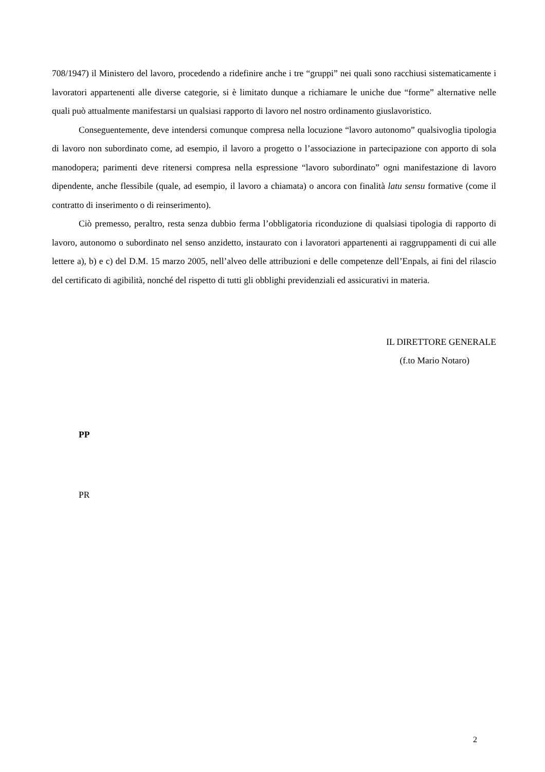708/1947) il Ministero del lavoro, procedendo a ridefinire anche i tre “gruppi” nei quali sono racchiusi sistematicamente i lavoratori appartenenti alle diverse categorie, si è limitato dunque a richiamare le uniche due “forme” alternative nelle quali può attualmente manifestarsi un qualsiasi rapporto di lavoro nel nostro ordinamento giuslavoristico.
Conseguentemente, deve intendersi comunque compresa nella locuzione “lavoro autonomo” qualsivoglia tipologia di lavoro non subordinato come, ad esempio, il lavoro a progetto o l’associazione in partecipazione con apporto di sola manodopera; parimenti deve ritenersi compresa nella espressione “lavoro subordinato” ogni manifestazione di lavoro dipendente, anche flessibile (quale, ad esempio, il lavoro a chiamata) o ancora con finalità latu sensu formative (come il contratto di inserimento o di reinserimento).
Ciò premesso, peraltro, resta senza dubbio ferma l’obbligatoria riconduzione di qualsiasi tipologia di rapporto di lavoro, autonomo o subordinato nel senso anzidetto, instaurato con i lavoratori appartenenti ai raggruppamenti di cui alle lettere a), b) e c) del D.M. 15 marzo 2005, nell’alveo delle attribuzioni e delle competenze dell’Enpals, ai fini del rilascio del certificato di agibilità, nonché del rispetto di tutti gli obblighi previdenziali ed assicurativi in materia.
IL DIRETTORE GENERALE
(f.to Mario Notaro)
PP
PR
2